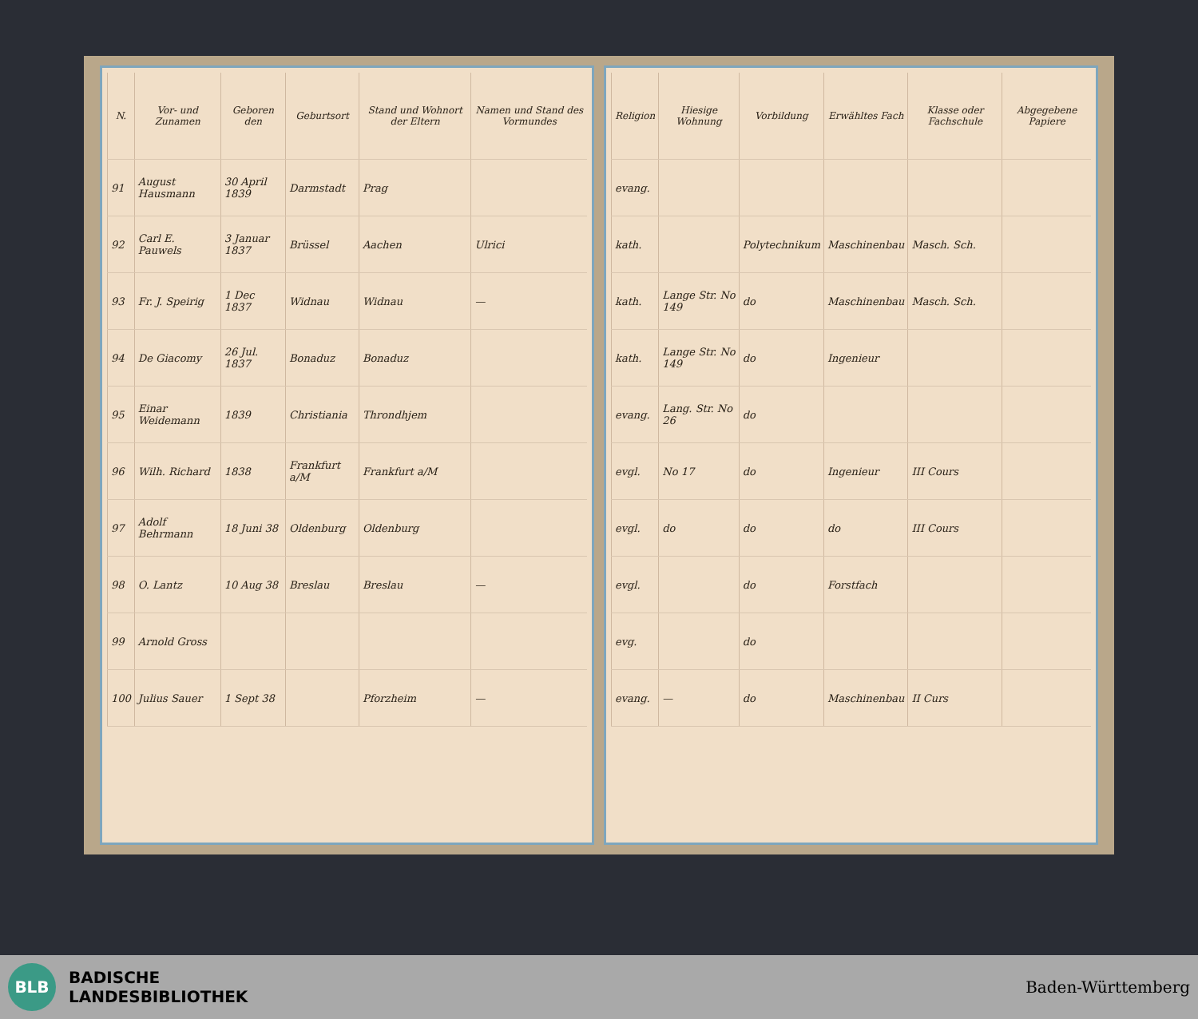| N. | Vor- und Zunamen | Geboren den | Geburtsort | Stand und Wohnort der Eltern | Namen und Stand des Vormundes |
| --- | --- | --- | --- | --- | --- |
| 91 | August Hausmann | 30 April 1839 | Darmstadt | Prag | |
| 92 | Carl E. Pauwels | 3 Januar 1837 | Brüssel | Aachen | Ulrici |
| 93 | Fr. J. Speirig | 1 Dec 1837 | Widnau | Widnau | — |
| 94 | De Giacomy | 26 Jul. 1837 | Bonaduz | Bonaduz | |
| 95 | Einar Weidemann | 1839 | Christiania | Throndhjem | |
| 96 | Wilh. Richard | 1838 | Frankfurt a/M | Frankfurt a/M | |
| 97 | Adolf Behrmann | 18 Juni 38 | Oldenburg | Oldenburg | |
| 98 | O. Lantz | 10 Aug 38 | Breslau | Breslau | — |
| 99 | Arnold Gross | | | | |
| 100 | Julius Sauer | 1 Sept 38 | | Pforzheim | — |
| Religion | Hiesige Wohnung | Vorbildung | Erwähltes Fach | Klasse oder Fachschule | Abgegebene Papiere |
| --- | --- | --- | --- | --- | --- |
| evang. | | | | | |
| kath. | | Polytechnikum | Maschinenbau | Masch. Sch. | |
| kath. | Lange Str. No 149 | do | Maschinenbau | Masch. Sch. | |
| kath. | Lange Str. No 149 | do | Ingenieur | | |
| evang. | Lang. Str. No 26 | do | | | |
| evgl. | No 17 | do | Ingenieur | III Cours | |
| evgl. | do | do | do | III Cours | |
| evgl. | | do | Forstfach | | |
| evg. | | do | | | |
| evang. | — | do | Maschinenbau | II Curs | |
BLB
BADISCHE
LANDESBIBLIOTHEK
Baden-Württemberg